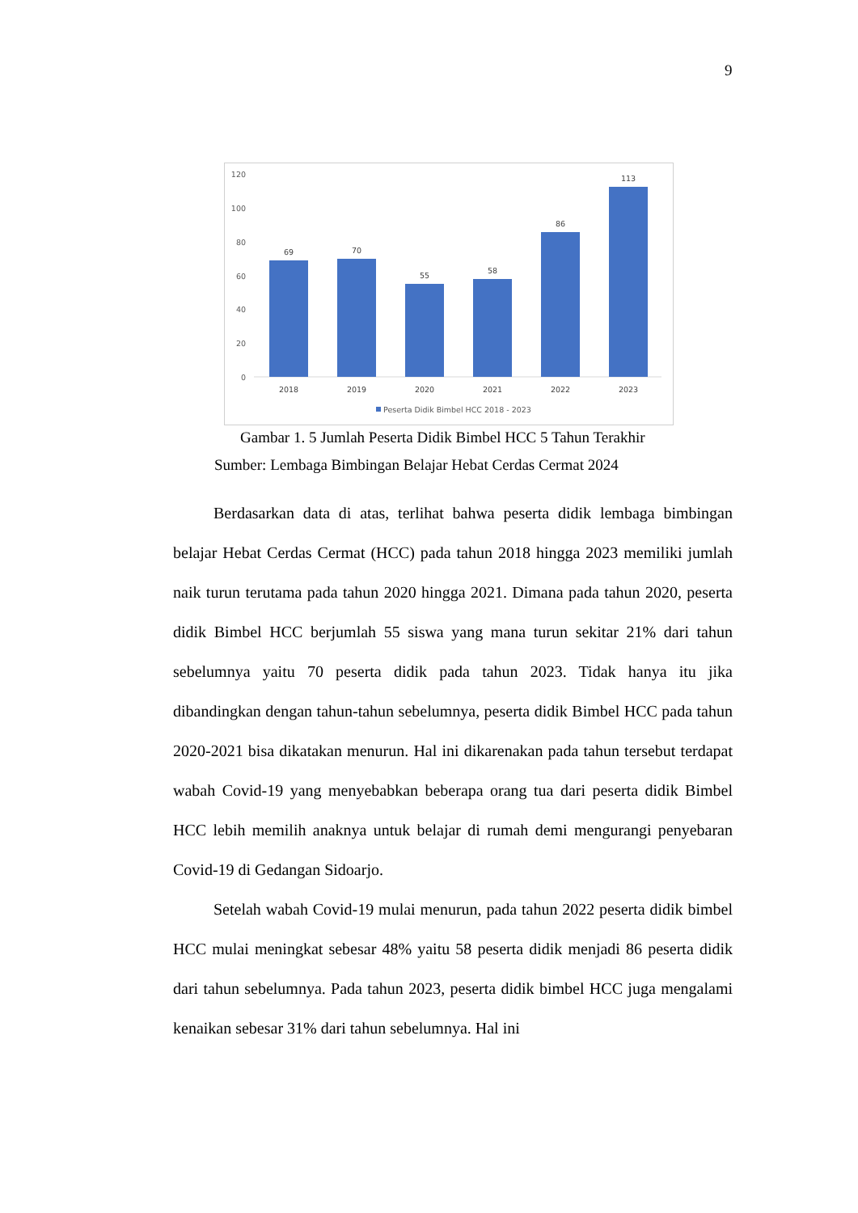9
120
100
80
60
40
20
0
69
70
55
58
86
113
2018
2019
2020
2021
2022
2023
Peserta Didik Bimbel HCC 2018 - 2023
Gambar 1. 5 Jumlah Peserta Didik Bimbel HCC 5 Tahun Terakhir
Sumber: Lembaga Bimbingan Belajar Hebat Cerdas Cermat 2024
Berdasarkan data di atas, terlihat bahwa peserta didik lembaga bimbingan belajar Hebat Cerdas Cermat (HCC) pada tahun 2018 hingga 2023 memiliki jumlah naik turun terutama pada tahun 2020 hingga 2021. Dimana pada tahun 2020, peserta didik Bimbel HCC berjumlah 55 siswa yang mana turun sekitar 21% dari tahun sebelumnya yaitu 70 peserta didik pada tahun 2023. Tidak hanya itu jika dibandingkan dengan tahun-tahun sebelumnya, peserta didik Bimbel HCC pada tahun 2020-2021 bisa dikatakan menurun. Hal ini dikarenakan pada tahun tersebut terdapat wabah Covid-19 yang menyebabkan beberapa orang tua dari peserta didik Bimbel HCC lebih memilih anaknya untuk belajar di rumah demi mengurangi penyebaran Covid-19 di Gedangan Sidoarjo.
Setelah wabah Covid-19 mulai menurun, pada tahun 2022 peserta didik bimbel HCC mulai meningkat sebesar 48% yaitu 58 peserta didik menjadi 86 peserta didik dari tahun sebelumnya. Pada tahun 2023, peserta didik bimbel HCC juga mengalami kenaikan sebesar 31% dari tahun sebelumnya. Hal ini